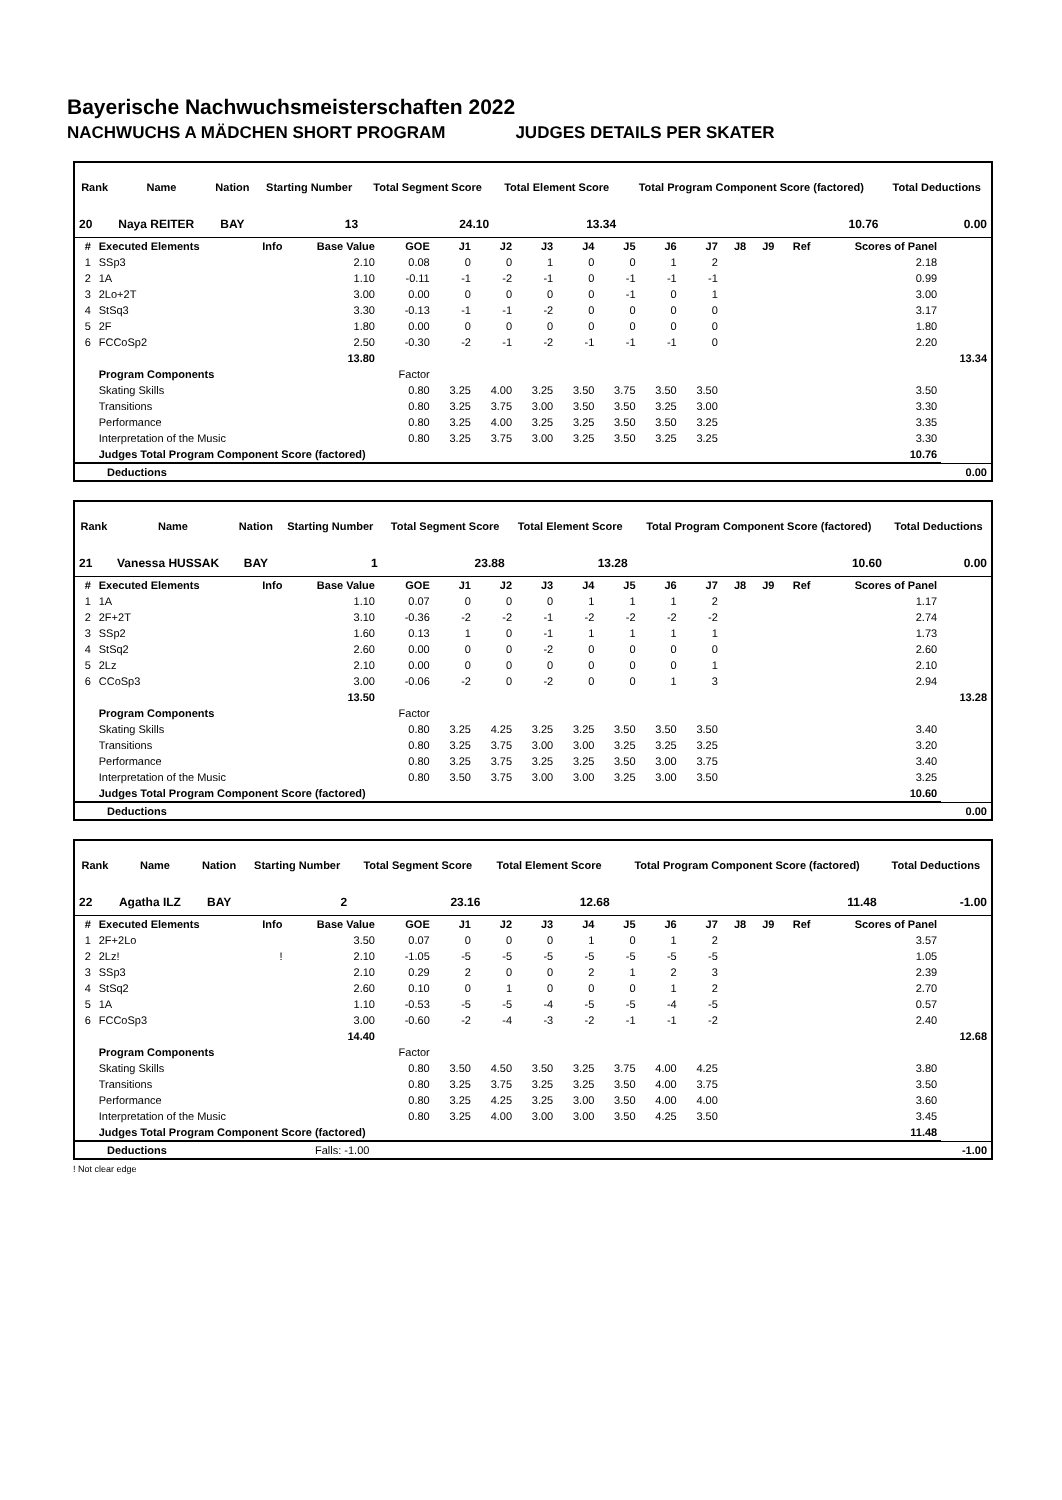Bayerische Nachwuchsmeisterschaften 2022
NACHWUCHS A MÄDCHEN SHORT PROGRAM JUDGES DETAILS PER SKATER
| Rank | Name | Nation | Starting Number | Total Segment Score | Total Element Score | Total Program Component Score (factored) | Total Deductions |
| --- | --- | --- | --- | --- | --- | --- | --- |
| 20 | Naya REITER | BAY | 13 | 24.10 | 13.34 | 10.76 | 0.00 |
| # | Executed Elements | Info | Base Value | GOE | J1 | J2 | J3 | J4 | J5 | J6 | J7 | J8 | J9 | Ref | Scores of Panel | |
| --- | --- | --- | --- | --- | --- | --- | --- | --- | --- | --- | --- | --- | --- | --- | --- | --- |
| 1 | SSp3 | | 2.10 | 0.08 | 0 | 0 | 1 | 0 | 0 | 1 | 2 | | | | 2.18 | |
| 2 | 1A | | 1.10 | -0.11 | -1 | -2 | -1 | 0 | -1 | -1 | -1 | | | | 0.99 | |
| 3 | 2Lo+2T | | 3.00 | 0.00 | 0 | 0 | 0 | 0 | -1 | 0 | 1 | | | | 3.00 | |
| 4 | StSq3 | | 3.30 | -0.13 | -1 | -1 | -2 | 0 | 0 | 0 | 0 | | | | 3.17 | |
| 5 | 2F | | 1.80 | 0.00 | 0 | 0 | 0 | 0 | 0 | 0 | 0 | | | | 1.80 | |
| 6 | FCCoSp2 | | 2.50 | -0.30 | -2 | -1 | -2 | -1 | -1 | -1 | 0 | | | | 2.20 | |
| | | | 13.80 | | | | | | | | | | | | | 13.34 |
| | Program Components | | | Factor | | | | | | | | | | | | |
| | Skating Skills | | | 0.80 | 3.25 | 4.00 | 3.25 | 3.50 | 3.75 | 3.50 | 3.50 | | | | 3.50 | |
| | Transitions | | | 0.80 | 3.25 | 3.75 | 3.00 | 3.50 | 3.50 | 3.25 | 3.00 | | | | 3.30 | |
| | Performance | | | 0.80 | 3.25 | 4.00 | 3.25 | 3.25 | 3.50 | 3.50 | 3.25 | | | | 3.35 | |
| | Interpretation of the Music | | | 0.80 | 3.25 | 3.75 | 3.00 | 3.25 | 3.50 | 3.25 | 3.25 | | | | 3.30 | |
| | Judges Total Program Component Score (factored) | | | | | | | | | | | | | | 10.76 | |
| | Deductions | 0.00 |
| Rank | Name | Nation | Starting Number | Total Segment Score | Total Element Score | Total Program Component Score (factored) | Total Deductions |
| --- | --- | --- | --- | --- | --- | --- | --- |
| 21 | Vanessa HUSSAK | BAY | 1 | 23.88 | 13.28 | 10.60 | 0.00 |
| # | Executed Elements | Info | Base Value | GOE | J1 | J2 | J3 | J4 | J5 | J6 | J7 | J8 | J9 | Ref | Scores of Panel | |
| --- | --- | --- | --- | --- | --- | --- | --- | --- | --- | --- | --- | --- | --- | --- | --- | --- |
| 1 | 1A | | 1.10 | 0.07 | 0 | 0 | 0 | 1 | 1 | 1 | 2 | | | | 1.17 | |
| 2 | 2F+2T | | 3.10 | -0.36 | -2 | -2 | -1 | -2 | -2 | -2 | -2 | | | | 2.74 | |
| 3 | SSp2 | | 1.60 | 0.13 | 1 | 0 | -1 | 1 | 1 | 1 | 1 | | | | 1.73 | |
| 4 | StSq2 | | 2.60 | 0.00 | 0 | 0 | -2 | 0 | 0 | 0 | 0 | | | | 2.60 | |
| 5 | 2Lz | | 2.10 | 0.00 | 0 | 0 | 0 | 0 | 0 | 0 | 1 | | | | 2.10 | |
| 6 | CCoSp3 | | 3.00 | -0.06 | -2 | 0 | -2 | 0 | 0 | 1 | 3 | | | | 2.94 | |
| | | | 13.50 | | | | | | | | | | | | | 13.28 |
| | Program Components | | | Factor | | | | | | | | | | | | |
| | Skating Skills | | | 0.80 | 3.25 | 4.25 | 3.25 | 3.25 | 3.50 | 3.50 | 3.50 | | | | 3.40 | |
| | Transitions | | | 0.80 | 3.25 | 3.75 | 3.00 | 3.00 | 3.25 | 3.25 | 3.25 | | | | 3.20 | |
| | Performance | | | 0.80 | 3.25 | 3.75 | 3.25 | 3.25 | 3.50 | 3.00 | 3.75 | | | | 3.40 | |
| | Interpretation of the Music | | | 0.80 | 3.50 | 3.75 | 3.00 | 3.00 | 3.25 | 3.00 | 3.50 | | | | 3.25 | |
| | Judges Total Program Component Score (factored) | | | | | | | | | | | | | | 10.60 | |
| | Deductions | 0.00 |
| Rank | Name | Nation | Starting Number | Total Segment Score | Total Element Score | Total Program Component Score (factored) | Total Deductions |
| --- | --- | --- | --- | --- | --- | --- | --- |
| 22 | Agatha ILZ | BAY | 2 | 23.16 | 12.68 | 11.48 | -1.00 |
| # | Executed Elements | Info | Base Value | GOE | J1 | J2 | J3 | J4 | J5 | J6 | J7 | J8 | J9 | Ref | Scores of Panel | |
| --- | --- | --- | --- | --- | --- | --- | --- | --- | --- | --- | --- | --- | --- | --- | --- | --- |
| 1 | 2F+2Lo | | 3.50 | 0.07 | 0 | 0 | 0 | 1 | 0 | 1 | 2 | | | | 3.57 | |
| 2 | 2Lz! | ! | 2.10 | -1.05 | -5 | -5 | -5 | -5 | -5 | -5 | -5 | | | | 1.05 | |
| 3 | SSp3 | | 2.10 | 0.29 | 2 | 0 | 0 | 2 | 1 | 2 | 3 | | | | 2.39 | |
| 4 | StSq2 | | 2.60 | 0.10 | 0 | 1 | 0 | 0 | 0 | 1 | 2 | | | | 2.70 | |
| 5 | 1A | | 1.10 | -0.53 | -5 | -5 | -4 | -5 | -5 | -4 | -5 | | | | 0.57 | |
| 6 | FCCoSp3 | | 3.00 | -0.60 | -2 | -4 | -3 | -2 | -1 | -1 | -2 | | | | 2.40 | |
| | | | 14.40 | | | | | | | | | | | | | 12.68 |
| | Program Components | | | Factor | | | | | | | | | | | | |
| | Skating Skills | | | 0.80 | 3.50 | 4.50 | 3.50 | 3.25 | 3.75 | 4.00 | 4.25 | | | | 3.80 | |
| | Transitions | | | 0.80 | 3.25 | 3.75 | 3.25 | 3.25 | 3.50 | 4.00 | 3.75 | | | | 3.50 | |
| | Performance | | | 0.80 | 3.25 | 4.25 | 3.25 | 3.00 | 3.50 | 4.00 | 4.00 | | | | 3.60 | |
| | Interpretation of the Music | | | 0.80 | 3.25 | 4.00 | 3.00 | 3.00 | 3.50 | 4.25 | 3.50 | | | | 3.45 | |
| | Judges Total Program Component Score (factored) | | | | | | | | | | | | | | 11.48 | |
| | Deductions | Falls: -1.00 | -1.00 |
! Not clear edge